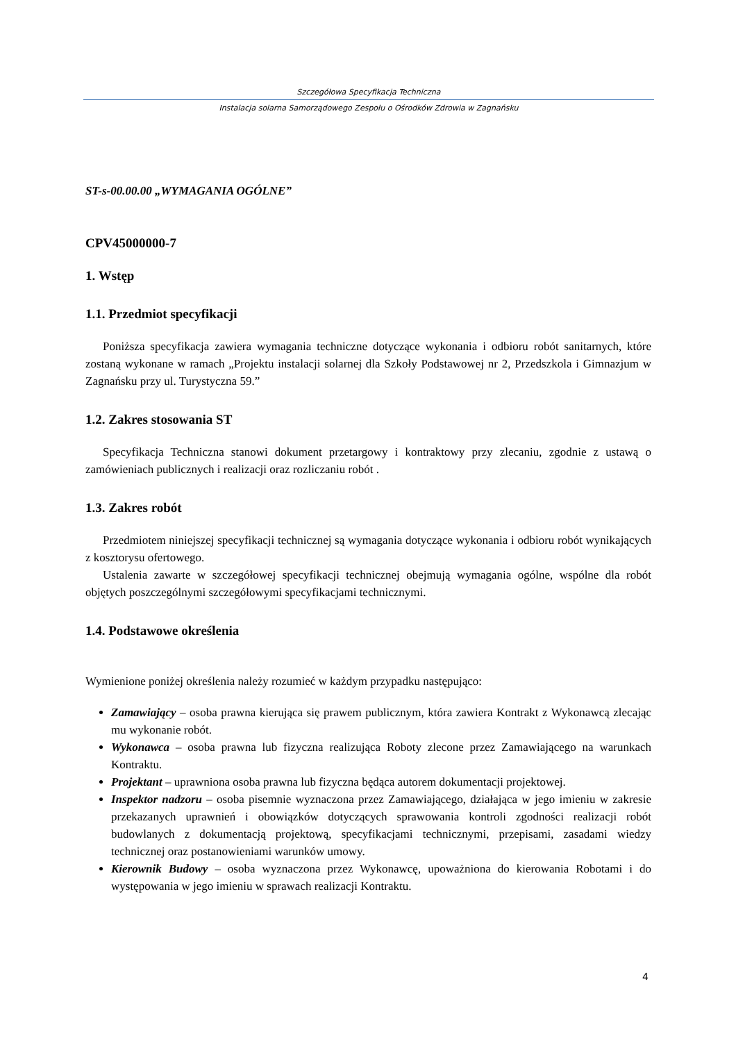Szczegółowa Specyfikacja Techniczna
Instalacja solarna Samorządowego Zespołu o Ośrodków Zdrowia w Zagnańsku
ST-s-00.00.00 „WYMAGANIA OGÓLNE”
CPV45000000-7
1. Wstęp
1.1. Przedmiot specyfikacji
Poniższa specyfikacja zawiera wymagania techniczne dotyczące wykonania i odbioru robót sanitarnych, które zostaną wykonane w ramach „Projektu instalacji solarnej dla Szkoły Podstawowej nr 2, Przedszkola i Gimnazjum w Zagnańsku przy ul. Turystyczna 59.”
1.2. Zakres stosowania ST
Specyfikacja Techniczna stanowi dokument przetargowy i kontraktowy przy zlecaniu, zgodnie z ustawą o zamówieniach publicznych i realizacji oraz rozliczaniu robót .
1.3. Zakres robót
Przedmiotem niniejszej specyfikacji technicznej są wymagania dotyczące wykonania i odbioru robót wynikających z kosztorysu ofertowego.
Ustalenia zawarte w szczegółowej specyfikacji technicznej obejmują wymagania ogólne, wspólne dla robót objętych poszczególnymi szczegółowymi specyfikacjami technicznymi.
1.4. Podstawowe określenia
Wymienione poniżej określenia należy rozumieć w każdym przypadku następująco:
Zamawiający – osoba prawna kierująca się prawem publicznym, która zawiera Kontrakt z Wykonawcą zlecając mu wykonanie robót.
Wykonawca – osoba prawna lub fizyczna realizująca Roboty zlecone przez Zamawiającego na warunkach Kontraktu.
Projektant – uprawniona osoba prawna lub fizyczna będąca autorem dokumentacji projektowej.
Inspektor nadzoru – osoba pisemnie wyznaczona przez Zamawiającego, działająca w jego imieniu w zakresie przekazanych uprawnień i obowiązków dotyczących sprawowania kontroli zgodności realizacji robót budowlanych z dokumentacją projektową, specyfikacjami technicznymi, przepisami, zasadami wiedzy technicznej oraz postanowieniami warunków umowy.
Kierownik Budowy – osoba wyznaczona przez Wykonawcę, upoważniona do kierowania Robotami i do występowania w jego imieniu w sprawach realizacji Kontraktu.
4